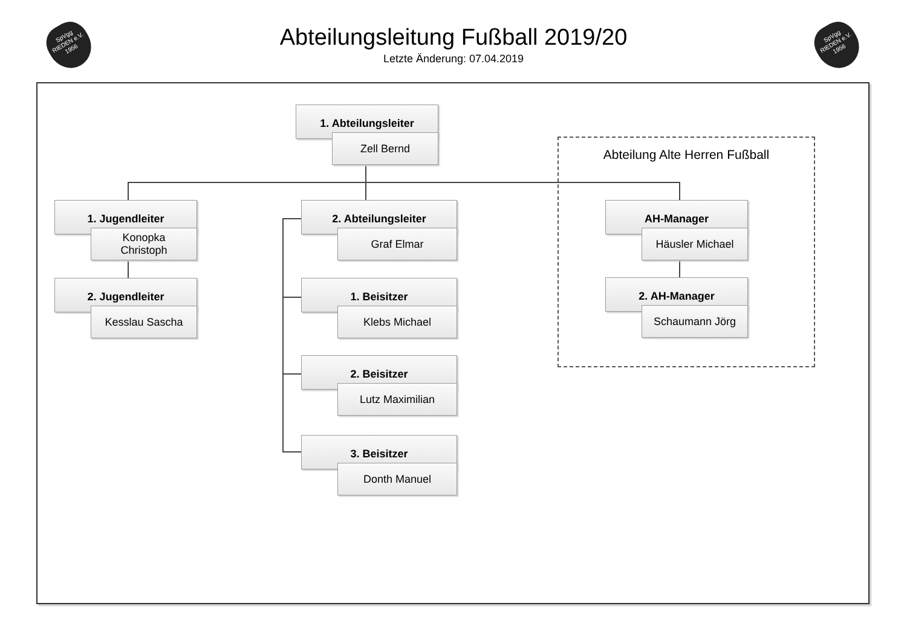SpVgg
RIEDEN e.V.
1956
SpVgg
RIEDEN e.V.
1956
Abteilungsleitung Fußball 2019/20
Letzte Änderung: 07.04.2019
Abteilung Alte Herren Fußball
1. Abteilungsleiter
Zell Bernd
1. Jugendleiter
Konopka
Christoph
2. Jugendleiter
Kesslau Sascha
2. Abteilungsleiter
Graf Elmar
1. Beisitzer
Klebs Michael
2. Beisitzer
Lutz Maximilian
3. Beisitzer
Donth Manuel
AH-Manager
Häusler Michael
2. AH-Manager
Schaumann Jörg